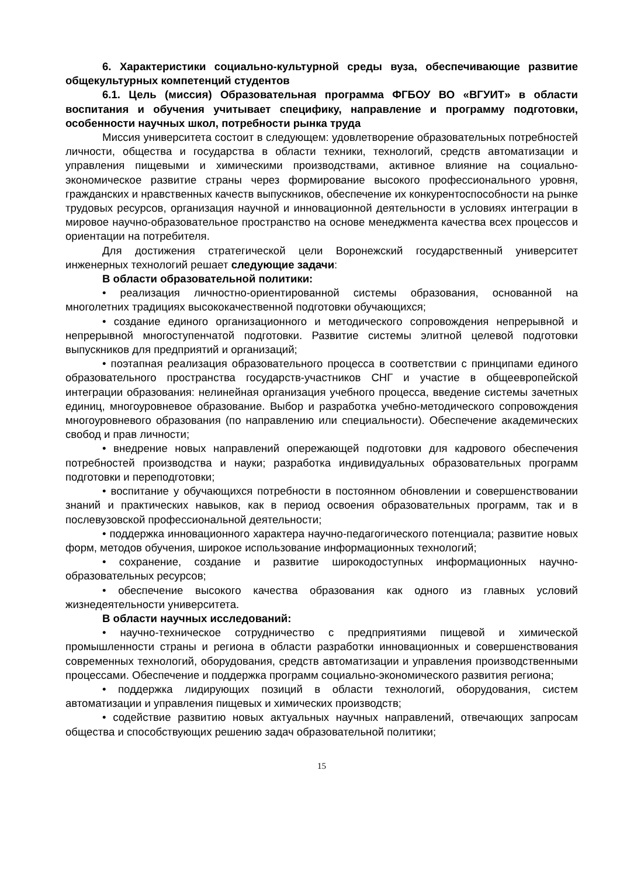6. Характеристики социально-культурной среды вуза, обеспечивающие развитие общекультурных компетенций студентов
6.1. Цель (миссия) Образовательная программа ФГБОУ ВО «ВГУИТ» в области воспитания и обучения учитывает специфику, направление и программу подготовки, особенности научных школ, потребности рынка труда
Миссия университета состоит в следующем: удовлетворение образовательных потребностей личности, общества и государства в области техники, технологий, средств автоматизации и управления пищевыми и химическими производствами, активное влияние на социально-экономическое развитие страны через формирование высокого профессионального уровня, гражданских и нравственных качеств выпускников, обеспечение их конкурентоспособности на рынке трудовых ресурсов, организация научной и инновационной деятельности в условиях интеграции в мировое научно-образовательное пространство на основе менеджмента качества всех процессов и ориентации на потребителя.
Для достижения стратегической цели Воронежский государственный университет инженерных технологий решает следующие задачи:
В области образовательной политики:
• реализация личностно-ориентированной системы образования, основанной на многолетних традициях высококачественной подготовки обучающихся;
• создание единого организационного и методического сопровождения непрерывной и непрерывной многоступенчатой подготовки. Развитие системы элитной целевой подготовки выпускников для предприятий и организаций;
• поэтапная реализация образовательного процесса в соответствии с принципами единого образовательного пространства государств-участников СНГ и участие в общеевропейской интеграции образования: нелинейная организация учебного процесса, введение системы зачетных единиц, многоуровневое образование. Выбор и разработка учебно-методического сопровождения многоуровневого образования (по направлению или специальности). Обеспечение академических свобод и прав личности;
• внедрение новых направлений опережающей подготовки для кадрового обеспечения потребностей производства и науки; разработка индивидуальных образовательных программ подготовки и переподготовки;
• воспитание у обучающихся потребности в постоянном обновлении и совершенствовании знаний и практических навыков, как в период освоения образовательных программ, так и в послевузовской профессиональной деятельности;
• поддержка инновационного характера научно-педагогического потенциала; развитие новых форм, методов обучения, широкое использование информационных технологий;
• сохранение, создание и развитие широкодоступных информационных научно-образовательных ресурсов;
• обеспечение высокого качества образования как одного из главных условий жизнедеятельности университета.
В области научных исследований:
• научно-техническое сотрудничество с предприятиями пищевой и химической промышленности страны и региона в области разработки инновационных и совершенствования современных технологий, оборудования, средств автоматизации и управления производственными процессами. Обеспечение и поддержка программ социально-экономического развития региона;
• поддержка лидирующих позиций в области технологий, оборудования, систем автоматизации и управления пищевых и химических производств;
• содействие развитию новых актуальных научных направлений, отвечающих запросам общества и способствующих решению задач образовательной политики;
15